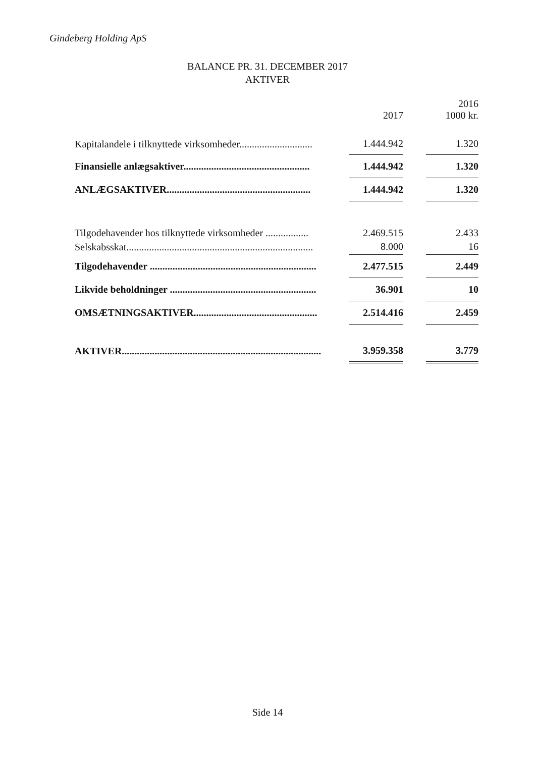Gindeberg Holding ApS
BALANCE PR. 31. DECEMBER 2017
AKTIVER
| | | 2017 | | 2016 1000 kr. |
| --- | --- | --- | --- | --- |
| Kapitalandele i tilknyttede virksomheder............................. | | 1.444.942 | | 1.320 |
| Finansielle anlægsaktiver.................................................. | | 1.444.942 | | 1.320 |
| ANLÆGSAKTIVER......................................................... | | 1.444.942 | | 1.320 |
| Tilgodehavender hos tilknyttede virksomheder ................. | | 2.469.515 | | 2.433 |
| Selskabsskat.......................................................................... | | 8.000 | | 16 |
| Tilgodehavender .................................................................. | | 2.477.515 | | 2.449 |
| Likvide beholdninger .......................................................... | | 36.901 | | 10 |
| OMSÆTNINGSAKTIVER................................................. | | 2.514.416 | | 2.459 |
| AKTIVER............................................................................... | | 3.959.358 | | 3.779 |
Side 14